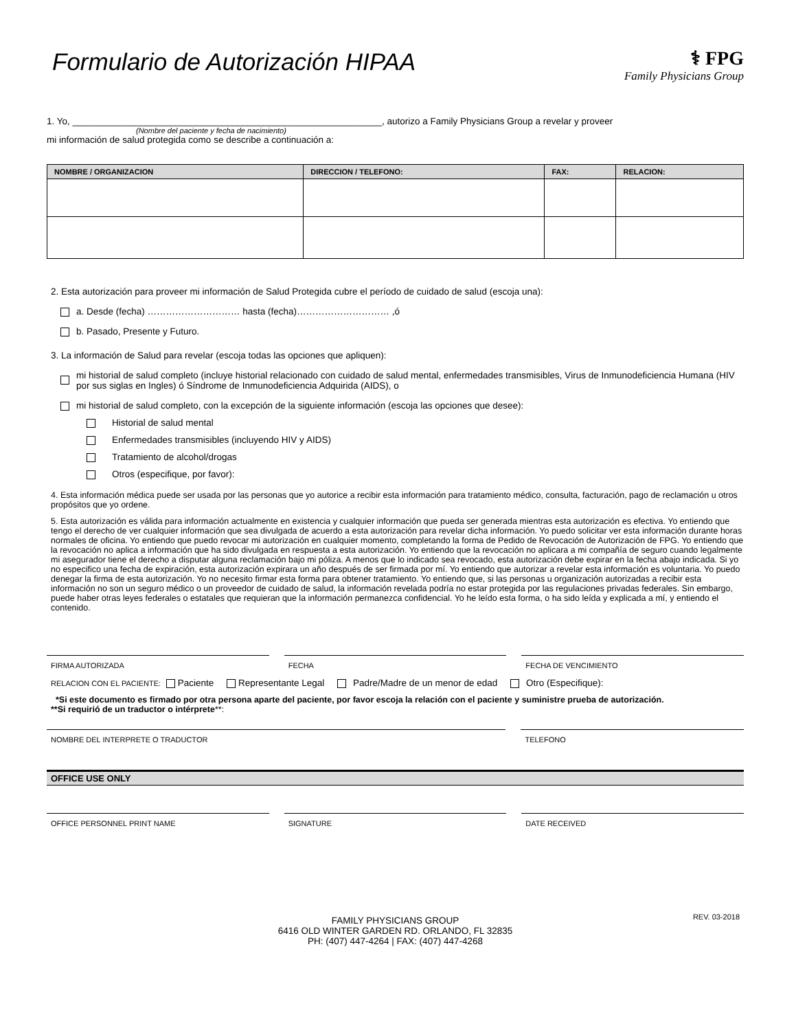Formulario de Autorización HIPAA
⚕ FPG
Family Physicians Group
1. Yo, ____________________________________________________________, autorizo a Family Physicians Group a revelar y proveer
(Nombre del paciente y fecha de nacimiento)
mi información de salud protegida como se describe a continuación a:
| NOMBRE / ORGANIZACION | DIRECCION / TELEFONO: | FAX: | RELACION: |
| --- | --- | --- | --- |
2. Esta autorización para proveer mi información de Salud Protegida cubre el período de cuidado de salud (escoja una):
a. Desde (fecha) ………………………… hasta (fecha)………………………… ,ó
b. Pasado, Presente y Futuro.
3. La información de Salud para revelar (escoja todas las opciones que apliquen):
mi historial de salud completo (incluye historial relacionado con cuidado de salud mental, enfermedades transmisibles, Virus de Inmunodeficiencia Humana (HIV por sus siglas en Ingles) ó Síndrome de Inmunodeficiencia Adquirida (AIDS), o
mi historial de salud completo, con la excepción de la siguiente información (escoja las opciones que desee):
Historial de salud mental
Enfermedades transmisibles (incluyendo HIV y AIDS)
Tratamiento de alcohol/drogas
Otros (especifique, por favor):
4. Esta información médica puede ser usada por las personas que yo autorice a recibir esta información para tratamiento médico, consulta, facturación, pago de reclamación u otros propósitos que yo ordene.
5. Esta autorización es válida para información actualmente en existencia y cualquier información que pueda ser generada mientras esta autorización es efectiva. Yo entiendo que tengo el derecho de ver cualquier información que sea divulgada de acuerdo a esta autorización para revelar dicha información. Yo puedo solicitar ver esta información durante horas normales de oficina. Yo entiendo que puedo revocar mi autorización en cualquier momento, completando la forma de Pedido de Revocación de Autorización de FPG. Yo entiendo que la revocación no aplica a información que ha sido divulgada en respuesta a esta autorización. Yo entiendo que la revocación no aplicara a mi compañía de seguro cuando legalmente mi asegurador tiene el derecho a disputar alguna reclamación bajo mi póliza. A menos que lo indicado sea revocado, esta autorización debe expirar en la fecha abajo indicada. Si yo no especifico una fecha de expiración, esta autorización expirara un año después de ser firmada por mí. Yo entiendo que autorizar a revelar esta información es voluntaria. Yo puedo denegar la firma de esta autorización. Yo no necesito firmar esta forma para obtener tratamiento. Yo entiendo que, si las personas u organización autorizadas a recibir esta información no son un seguro médico o un proveedor de cuidado de salud, la información revelada podría no estar protegida por las regulaciones privadas federales. Sin embargo, puede haber otras leyes federales o estatales que requieran que la información permanezca confidencial. Yo he leído esta forma, o ha sido leída y explicada a mí, y entiendo el contenido.
FIRMA AUTORIZADA FECHA FECHA DE VENCIMIENTO
RELACION CON EL PACIENTE: Paciente Representante Legal Padre/Madre de un menor de edad Otro (Especifique):
*Si este documento es firmado por otra persona aparte del paciente, por favor escoja la relación con el paciente y suministre prueba de autorización.
**Si requirió de un traductor o intérprete**:
NOMBRE DEL INTERPRETE O TRADUCTOR
TELEFONO
OFFICE USE ONLY
OFFICE PERSONNEL PRINT NAME SIGNATURE DATE RECEIVED
REV. 03-2018 FAMILY PHYSICIANS GROUP
6416 OLD WINTER GARDEN RD. ORLANDO, FL 32835
PH: (407) 447-4264 | FAX: (407) 447-4268